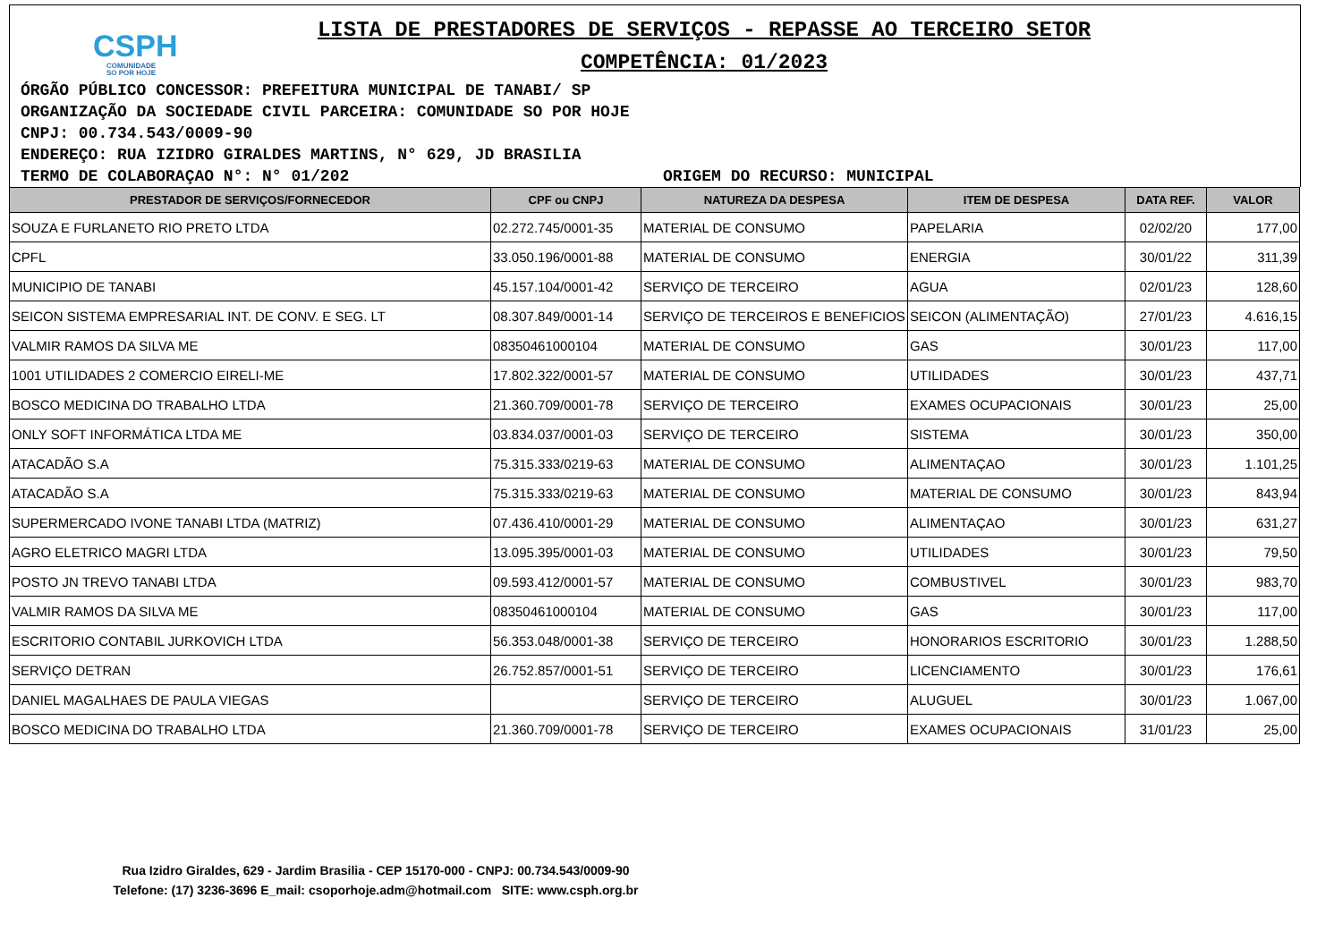CSPH
COMUNIDADE
SO POR HOJE
LISTA DE PRESTADORES DE SERVIÇOS - REPASSE AO TERCEIRO SETOR
COMPETÊNCIA: 01/2023
ÓRGÃO PÚBLICO CONCESSOR: PREFEITURA MUNICIPAL DE TANABI/ SP
ORGANIZAÇÃO DA SOCIEDADE CIVIL PARCEIRA: COMUNIDADE SO POR HOJE
CNPJ: 00.734.543/0009-90
ENDEREÇO: RUA IZIDRO GIRALDES MARTINS, N° 629, JD BRASILIA
TERMO DE COLABORAÇAO N°: N° 01/202 ORIGEM DO RECURSO: MUNICIPAL
| PRESTADOR DE SERVIÇOS/FORNECEDOR | CPF ou CNPJ | NATUREZA DA DESPESA | ITEM DE DESPESA | DATA REF. | VALOR |
| --- | --- | --- | --- | --- | --- |
| SOUZA E FURLANETO RIO PRETO LTDA | 02.272.745/0001-35 | MATERIAL DE CONSUMO | PAPELARIA | 02/02/20 | 177,00 |
| CPFL | 33.050.196/0001-88 | MATERIAL DE CONSUMO | ENERGIA | 30/01/22 | 311,39 |
| MUNICIPIO DE TANABI | 45.157.104/0001-42 | SERVIÇO DE TERCEIRO | AGUA | 02/01/23 | 128,60 |
| SEICON SISTEMA EMPRESARIAL INT. DE CONV. E SEG. LT | 08.307.849/0001-14 | SERVIÇO DE TERCEIROS E BENEFICIOS | SEICON (ALIMENTAÇÃO) | 27/01/23 | 4.616,15 |
| VALMIR RAMOS DA SILVA ME | 08350461000104 | MATERIAL DE CONSUMO | GAS | 30/01/23 | 117,00 |
| 1001 UTILIDADES 2 COMERCIO EIRELI-ME | 17.802.322/0001-57 | MATERIAL DE CONSUMO | UTILIDADES | 30/01/23 | 437,71 |
| BOSCO MEDICINA DO TRABALHO LTDA | 21.360.709/0001-78 | SERVIÇO DE TERCEIRO | EXAMES OCUPACIONAIS | 30/01/23 | 25,00 |
| ONLY SOFT INFORMÁTICA LTDA ME | 03.834.037/0001-03 | SERVIÇO DE TERCEIRO | SISTEMA | 30/01/23 | 350,00 |
| ATACADÃO S.A | 75.315.333/0219-63 | MATERIAL DE CONSUMO | ALIMENTAÇAO | 30/01/23 | 1.101,25 |
| ATACADÃO S.A | 75.315.333/0219-63 | MATERIAL DE CONSUMO | MATERIAL DE CONSUMO | 30/01/23 | 843,94 |
| SUPERMERCADO IVONE TANABI LTDA (MATRIZ) | 07.436.410/0001-29 | MATERIAL DE CONSUMO | ALIMENTAÇAO | 30/01/23 | 631,27 |
| AGRO ELETRICO MAGRI LTDA | 13.095.395/0001-03 | MATERIAL DE CONSUMO | UTILIDADES | 30/01/23 | 79,50 |
| POSTO JN TREVO TANABI LTDA | 09.593.412/0001-57 | MATERIAL DE CONSUMO | COMBUSTIVEL | 30/01/23 | 983,70 |
| VALMIR RAMOS DA SILVA ME | 08350461000104 | MATERIAL DE CONSUMO | GAS | 30/01/23 | 117,00 |
| ESCRITORIO CONTABIL JURKOVICH LTDA | 56.353.048/0001-38 | SERVIÇO DE TERCEIRO | HONORARIOS ESCRITORIO | 30/01/23 | 1.288,50 |
| SERVIÇO DETRAN | 26.752.857/0001-51 | SERVIÇO DE TERCEIRO | LICENCIAMENTO | 30/01/23 | 176,61 |
| DANIEL MAGALHAES DE PAULA VIEGAS | | SERVIÇO DE TERCEIRO | ALUGUEL | 30/01/23 | 1.067,00 |
| BOSCO MEDICINA DO TRABALHO LTDA | 21.360.709/0001-78 | SERVIÇO DE TERCEIRO | EXAMES OCUPACIONAIS | 31/01/23 | 25,00 |
Rua Izidro Giraldes, 629 - Jardim Brasilia - CEP 15170-000 - CNPJ: 00.734.543/0009-90
Telefone: (17) 3236-3696 E_mail: csoporhoje.adm@hotmail.com SITE: www.csph.org.br